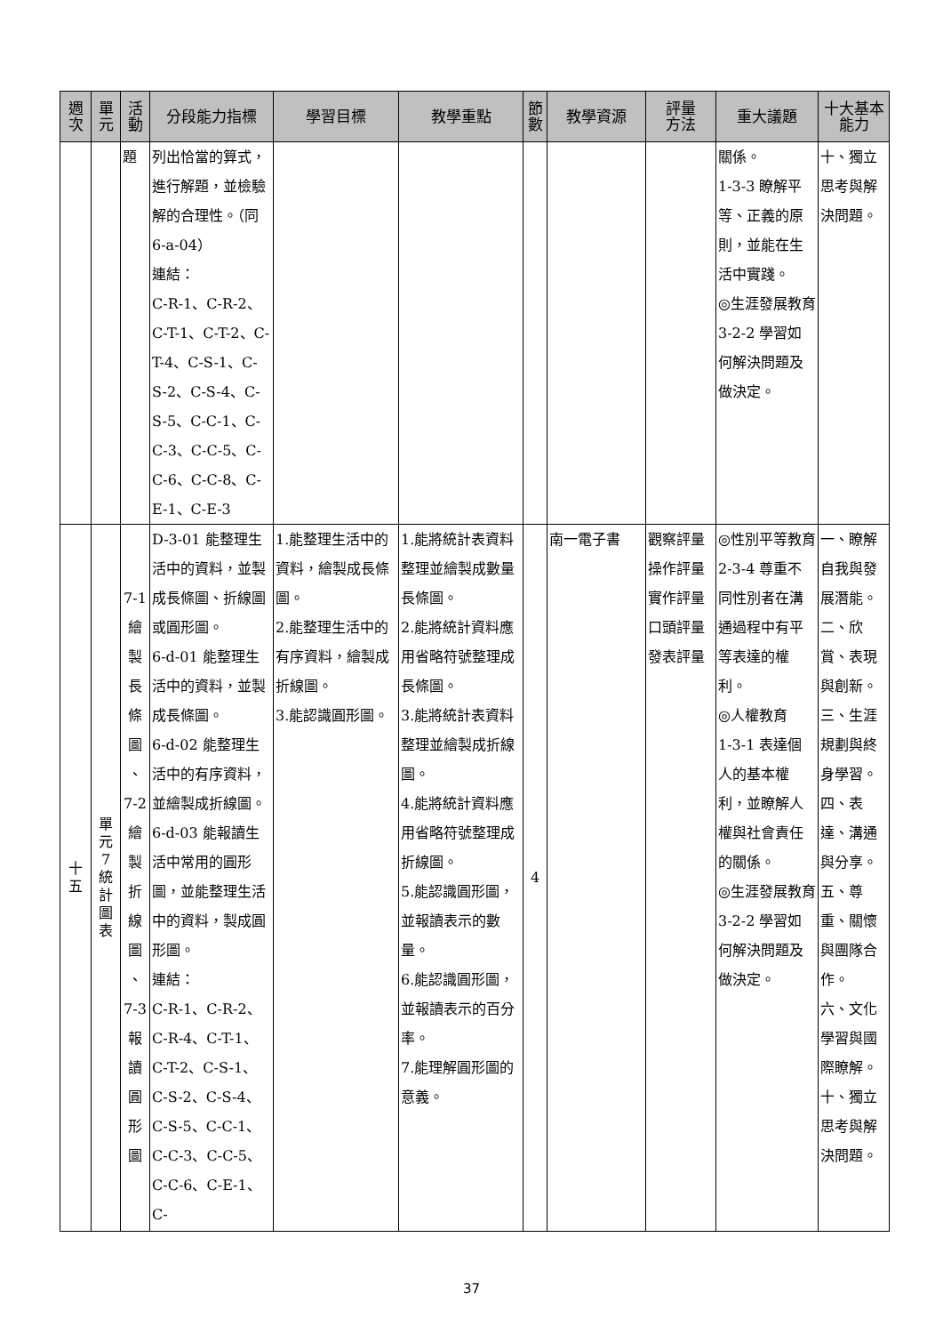| 週 次 | 單 元 | 活 動 | 分段能力指標 | 學習目標 | 教學重點 | 節 數 | 教學資源 | 評量 方法 | 重大議題 | 十大基本 能力 |
| --- | --- | --- | --- | --- | --- | --- | --- | --- | --- | --- |
| | | 題 | 列出恰當的算式，進行解題，並檢驗解的合理性。（同 6-a-04） 連結： C-R-1、C-R-2、C-T-1、C-T-2、C-T-4、C-S-1、C-S-2、C-S-4、C-S-5、C-C-1、C-C-3、C-C-5、C-C-6、C-C-8、C-E-1、C-E-3 | | | | | | 關係。 1-3-3 瞭解平等、正義的原則，並能在生活中實踐。 ◎生涯發展教育 3-2-2 學習如何解決問題及做決定。 | 十、獨立思考與解決問題。 |
| 十 五 | 單 元 7 統 計 圖 表 | 7-1 繪 製 長 條 圖 、 7-2 繪 製 折 線 圖 、 7-3 報 讀 圓 形 圖 | D-3-01 能整理生活中的資料，並製成長條圖、折線圖或圓形圖。 6-d-01 能整理生活中的資料，並製成長條圖。 6-d-02 能整理生活中的有序資料，並繪製成折線圖。 6-d-03 能報讀生活中常用的圓形圖，並能整理生活中的資料，製成圓形圖。 連結： C-R-1、C-R-2、C-R-4、C-T-1、C-T-2、C-S-1、C-S-2、C-S-4、C-S-5、C-C-1、C-C-3、C-C-5、C-C-6、C-E-1、C- | 1.能整理生活中的資料，繪製成長條圖。 2.能整理生活中的有序資料，繪製成折線圖。 3.能認識圓形圖。 | 1.能將統計表資料整理並繪製成數量長條圖。 2.能將統計資料應用省略符號整理成長條圖。 3.能將統計表資料整理並繪製成折線圖。 4.能將統計資料應用省略符號整理成折線圖。 5.能認識圓形圖，並報讀表示的數量。 6.能認識圓形圖，並報讀表示的百分率。 7.能理解圓形圖的意義。 | 4 | 南一電子書 | 觀察評量 操作評量 實作評量 口頭評量 發表評量 | ◎性別平等教育 2-3-4 尊重不同性別者在溝通過程中有平等表達的權利。 ◎人權教育 1-3-1 表達個人的基本權利，並瞭解人權與社會責任的關係。 ◎生涯發展教育 3-2-2 學習如何解決問題及做決定。 | 一、瞭解自我與發展潛能。 二、欣賞、表現與創新。 三、生涯規劃與終身學習。 四、表達、溝通與分享。 五、尊重、關懷與團隊合作。 六、文化學習與國際瞭解。 十、獨立思考與解決問題。 |
37